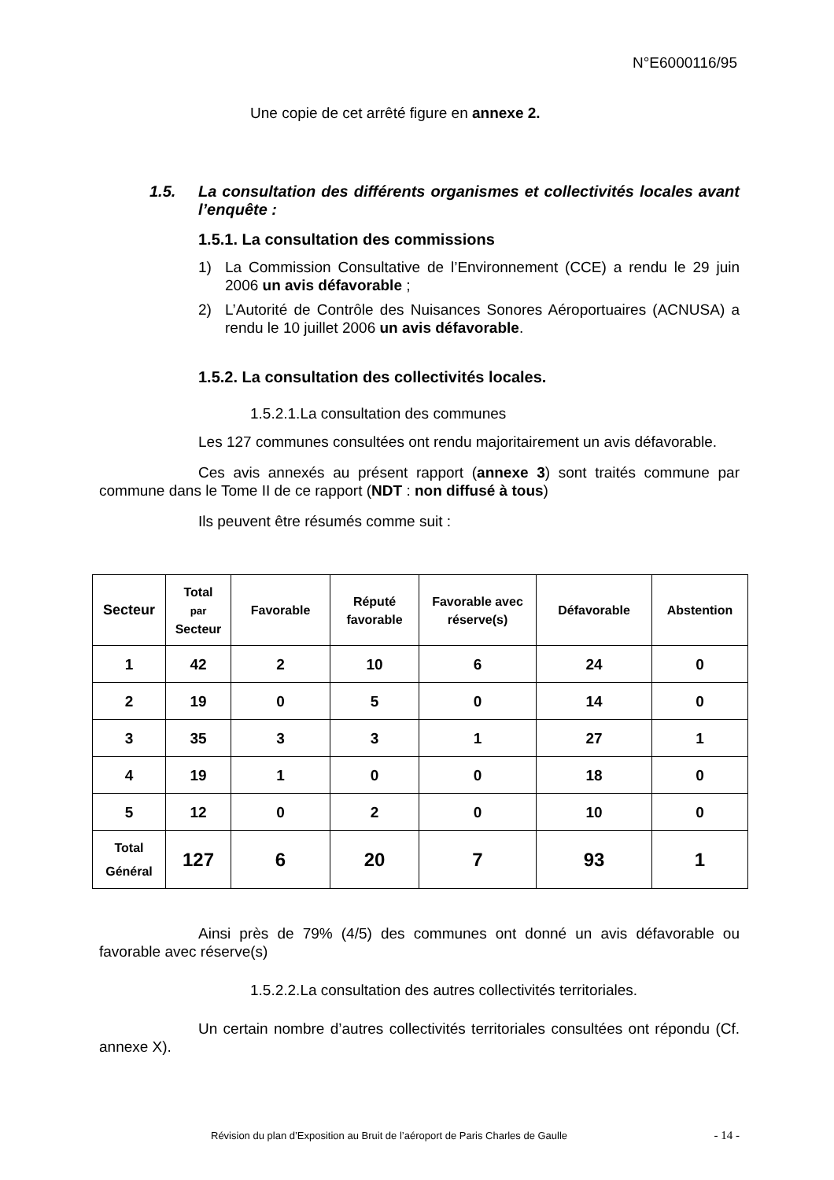N°E6000116/95
Une copie de cet arrêté figure en annexe 2.
1.5. La consultation des différents organismes et collectivités locales avant l’enquête :
1.5.1. La consultation des commissions
1) La Commission Consultative de l’Environnement (CCE) a rendu le 29 juin 2006 un avis défavorable ;
2) L’Autorité de Contrôle des Nuisances Sonores Aéroportuaires (ACNUSA) a rendu le 10 juillet 2006 un avis défavorable.
1.5.2. La consultation des collectivités locales.
1.5.2.1.La consultation des communes
Les 127 communes consultées ont rendu majoritairement un avis défavorable.
Ces avis annexés au présent rapport (annexe 3) sont traités commune par commune dans le Tome II de ce rapport (NDT : non diffusé à tous)
Ils peuvent être résumés comme suit :
| Secteur | Total par Secteur | Favorable | Réputé favorable | Favorable avec réserve(s) | Défavorable | Abstention |
| --- | --- | --- | --- | --- | --- | --- |
| 1 | 42 | 2 | 10 | 6 | 24 | 0 |
| 2 | 19 | 0 | 5 | 0 | 14 | 0 |
| 3 | 35 | 3 | 3 | 1 | 27 | 1 |
| 4 | 19 | 1 | 0 | 0 | 18 | 0 |
| 5 | 12 | 0 | 2 | 0 | 10 | 0 |
| Total Général | 127 | 6 | 20 | 7 | 93 | 1 |
Ainsi près de 79% (4/5) des communes ont donné un avis défavorable ou favorable avec réserve(s)
1.5.2.2.La consultation des autres collectivités territoriales.
Un certain nombre d’autres collectivités territoriales consultées ont répondu (Cf. annexe X).
Révision du plan d’Exposition au Bruit de l’aéroport de Paris Charles de Gaulle - 14 -